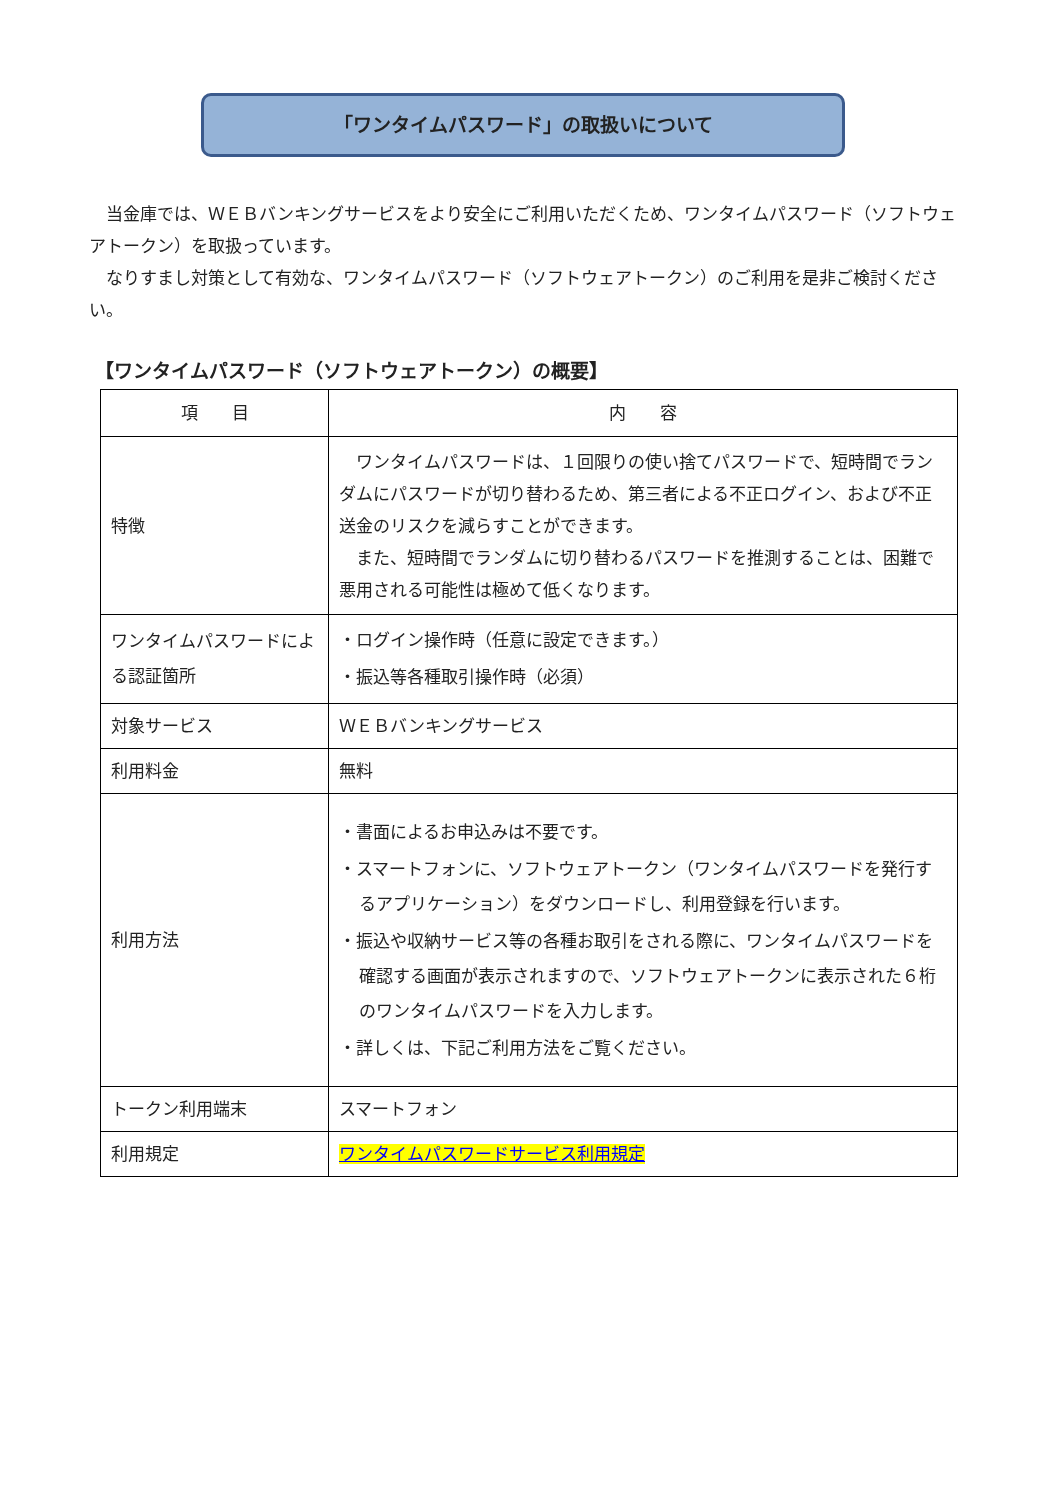「ワンタイムパスワード」の取扱いについて
当金庫では、ＷＥＢバンキングサービスをより安全にご利用いただくため、ワンタイムパスワード（ソフトウェアトークン）を取扱っています。
なりすまし対策として有効な、ワンタイムパスワード（ソフトウェアトークン）のご利用を是非ご検討ください。
【ワンタイムパスワード（ソフトウェアトークン）の概要】
| 項 目 | 内 容 |
| --- | --- |
| 特徴 | ワンタイムパスワードは、１回限りの使い捨てパスワードで、短時間でランダムにパスワードが切り替わるため、第三者による不正ログイン、および不正送金のリスクを減らすことができます。 また、短時間でランダムに切り替わるパスワードを推測することは、困難で悪用される可能性は極めて低くなります。 |
| ワンタイムパスワードによる認証箇所 | ・ログイン操作時（任意に設定できます。） ・振込等各種取引操作時（必須） |
| 対象サービス | ＷＥＢバンキングサービス |
| 利用料金 | 無料 |
| 利用方法 | ・書面によるお申込みは不要です。 ・スマートフォンに、ソフトウェアトークン（ワンタイムパスワードを発行するアプリケーション）をダウンロードし、利用登録を行います。 ・振込や収納サービス等の各種お取引をされる際に、ワンタイムパスワードを確認する画面が表示されますので、ソフトウェアトークンに表示された６桁のワンタイムパスワードを入力します。 ・詳しくは、下記ご利用方法をご覧ください。 |
| トークン利用端末 | スマートフォン |
| 利用規定 | ワンタイムパスワードサービス利用規定 |